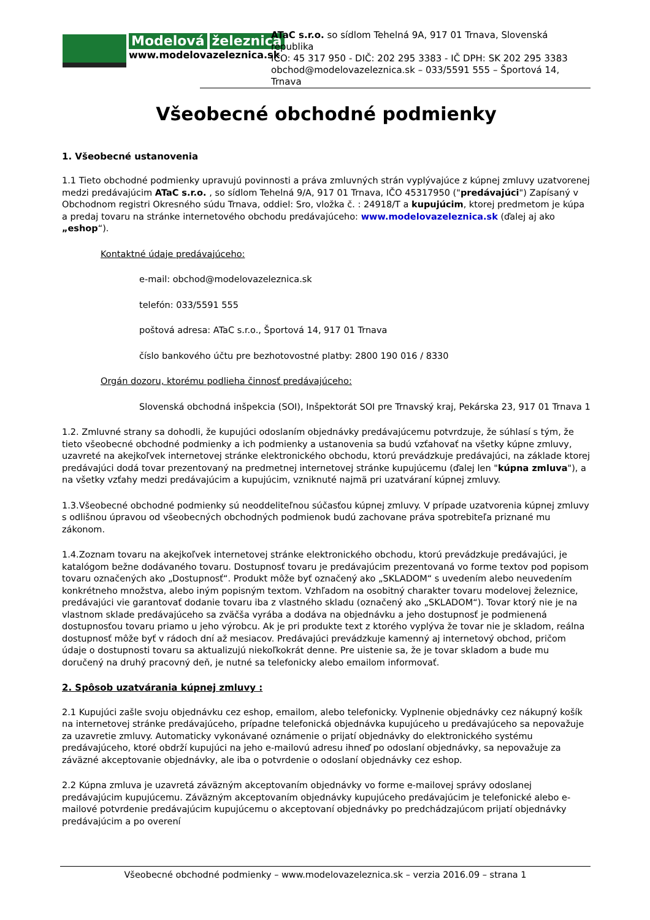Modelová železnica
www.modelovazeleznica.sk
ATaC s.r.o. so sídlom Tehelná 9A, 917 01 Trnava, Slovenská republika
IČO: 45 317 950 - DIČ: 202 295 3383 - IČ DPH: SK 202 295 3383
obchod@modelovazeleznica.sk – 033/5591 555 – Športová 14, Trnava
Všeobecné obchodné podmienky
1. Všeobecné ustanovenia
1.1 Tieto obchodné podmienky upravujú povinnosti a práva zmluvných strán vyplývajúce z kúpnej zmluvy uzatvorenej medzi predávajúcim ATaC s.r.o. , so sídlom Tehelná 9/A, 917 01 Trnava, IČO 45317950 ("predávajúci") Zapísaný v Obchodnom registri Okresného súdu Trnava, oddiel: Sro, vložka č. : 24918/T a kupujúcim, ktorej predmetom je kúpa a predaj tovaru na stránke internetového obchodu predávajúceho: www.modelovazeleznica.sk (ďalej aj ako „eshop“).
Kontaktné údaje predávajúceho:
e-mail: obchod@modelovazeleznica.sk
telefón: 033/5591 555
poštová adresa: ATaC s.r.o., Športová 14, 917 01 Trnava
číslo bankového účtu pre bezhotovostné platby: 2800 190 016 / 8330
Orgán dozoru, ktorému podlieha činnosť predávajúceho:
Slovenská obchodná inšpekcia (SOI), Inšpektorát SOI pre Trnavský kraj, Pekárska 23, 917 01 Trnava 1
1.2. Zmluvné strany sa dohodli, že kupujúci odoslaním objednávky predávajúcemu potvrdzuje, že súhlasí s tým, že tieto všeobecné obchodné podmienky a ich podmienky a ustanovenia sa budú vzťahovať na všetky kúpne zmluvy, uzavreté na akejkoľvek internetovej stránke elektronického obchodu, ktorú prevádzkuje predávajúci, na základe ktorej predávajúci dodá tovar prezentovaný na predmetnej internetovej stránke kupujúcemu (ďalej len "kúpna zmluva"), a na všetky vzťahy medzi predávajúcim a kupujúcim, vzniknuté najmä pri uzatváraní kúpnej zmluvy.
1.3.Všeobecné obchodné podmienky sú neoddeliteľnou súčasťou kúpnej zmluvy. V prípade uzatvorenia kúpnej zmluvy s odlišnou úpravou od všeobecných obchodných podmienok budú zachovane práva spotrebiteľa priznané mu zákonom.
1.4.Zoznam tovaru na akejkoľvek internetovej stránke elektronického obchodu, ktorú prevádzkuje predávajúci, je katalógom bežne dodávaného tovaru. Dostupnosť tovaru je predávajúcim prezentovaná vo forme textov pod popisom tovaru označených ako „Dostupnosť“. Produkt môže byť označený ako „SKLADOM“ s uvedením alebo neuvedením konkrétneho množstva, alebo iným popisným textom. Vzhľadom na osobitný charakter tovaru modelovej železnice, predávajúci vie garantovať dodanie tovaru iba z vlastného skladu (označený ako „SKLADOM“). Tovar ktorý nie je na vlastnom sklade predávajúceho sa zväčša vyrába a dodáva na objednávku a jeho dostupnosť je podmienená dostupnosťou tovaru priamo u jeho výrobcu. Ak je pri produkte text z ktorého vyplýva že tovar nie je skladom, reálna dostupnosť môže byť v rádoch dní až mesiacov. Predávajúci prevádzkuje kamenný aj internetový obchod, pričom údaje o dostupnosti tovaru sa aktualizujú niekoľkokrát denne. Pre uistenie sa, že je tovar skladom a bude mu doručený na druhý pracovný deň, je nutné sa telefonicky alebo emailom informovať.
2. Spôsob uzatvárania kúpnej zmluvy :
2.1 Kupujúci zašle svoju objednávku cez eshop, emailom, alebo telefonicky. Vyplnenie objednávky cez nákupný košík na internetovej stránke predávajúceho, prípadne telefonická objednávka kupujúceho u predávajúceho sa nepovažuje za uzavretie zmluvy. Automaticky vykonávané oznámenie o prijatí objednávky do elektronického systému predávajúceho, ktoré obdrží kupujúci na jeho e-mailovú adresu ihneď po odoslaní objednávky, sa nepovažuje za záväzné akceptovanie objednávky, ale iba o potvrdenie o odoslaní objednávky cez eshop.
2.2 Kúpna zmluva je uzavretá záväzným akceptovaním objednávky vo forme e-mailovej správy odoslanej predávajúcim kupujúcemu. Záväzným akceptovaním objednávky kupujúceho predávajúcim je telefonické alebo e-mailové potvrdenie predávajúcim kupujúcemu o akceptovaní objednávky po predchádzajúcom prijatí objednávky predávajúcim a po overení
Všeobecné obchodné podmienky – www.modelovazeleznica.sk – verzia 2016.09 – strana 1